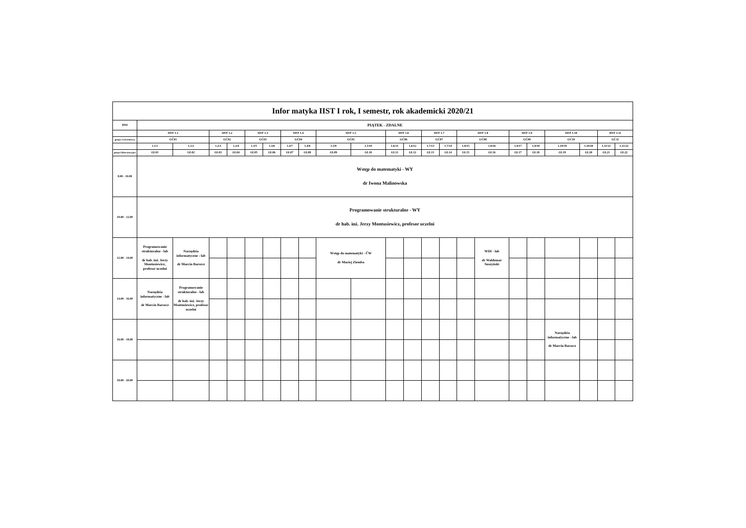| Infor matyka IIST I rok, I semestr, rok akademicki 2020/21 | | | | | | | | | | | | | | | | | | | | | | |
| --- | --- | --- | --- | --- | --- | --- | --- | --- | --- | --- | --- | --- | --- | --- | --- | --- | --- | --- | --- | --- | --- | --- |
| DNI | PIĄTEK - ZDALNE | | | | | | | | | | | | | | | | | | | | | |
| | IIST 1.1 | | IIST 1.2 | | IIST 1.3 | | IIST 1.4 | | IIST 1.5 | | IIST 1.6 | | IIST 1.7 | | IIST 1.8 | | IIST 1.9 | | IIST 1.10 | | IIST 1.11 | |
| grupa ćwiczeniowa | GĆ01 | | GĆ02 | | GĆ03 | | GĆ04 | | GĆ05 | | GĆ06 | | GĆ07 | | GĆ08 | | GĆ09 | | GĆ10 | | GĆ11 | |
| | 1.1/1 | 1.1/2 | 1.2/3 | 1.2/4 | 1.3/5 | 1.3/6 | 1.4/7 | 1.4/8 | 1.5/9 | 1.5/10 | 1.6/11 | 1.6/12 | 1.7/13 | 1.7/14 | 1.8/15 | 1.8/16 | 1.9/17 | 1.9/18 | 1.10/19 | 1.10/20 | 1.11/21 | 1.11/22 |
| grupa laboratoryjna | GL01 | GL02 | GL03 | GL04 | GL05 | GL06 | GL07 | GL08 | GL09 | GL10 | GL11 | GL12 | GL13 | GL14 | GL15 | GL16 | GL17 | GL18 | GL19 | GL20 | GL21 | GL22 |
| 8.00 - 10.00 | Wstęp do matematyki - WY dr Iwona Malinowska | | | | | | | | | | | | | | | | | | | | | |
| 10.00 - 12.00 | Programowanie strukturalne - WY dr hab. inż. Jerzy Montusiewicz, profesor uczelni | | | | | | | | | | | | | | | | | | | | | |
| 12.00 - 14.00 | Programowanie strukturalne - lab dr hab. inż. Jerzy Montusiewicz, profesor uczelni | Narzędzia informatyczne - lab dr Marcin Barszcz | | | | | | | Wstęp do matematyki - ĆW dr Maciej Ziemba | | | | | | | WDI - lab dr Waldemar Suszyński | | | | | | |
| 14.00 - 16.00 | Narzędzia informatyczne - lab dr Marcin Barszcz | Programowanie strukturalne - lab dr hab. inż. Jerzy Montusiewicz, profesor uczelni | | | | | | | | | | | | | | | | | | | | |
| 16.00 - 18.00 | | | | | | | | | | | | | | | | | | | Narzędzia informatyczne - lab dr Marcin Barszcz | | | |
| 18.00 - 20.00 | | | | | | | | | | | | | | | | | | | | | | |